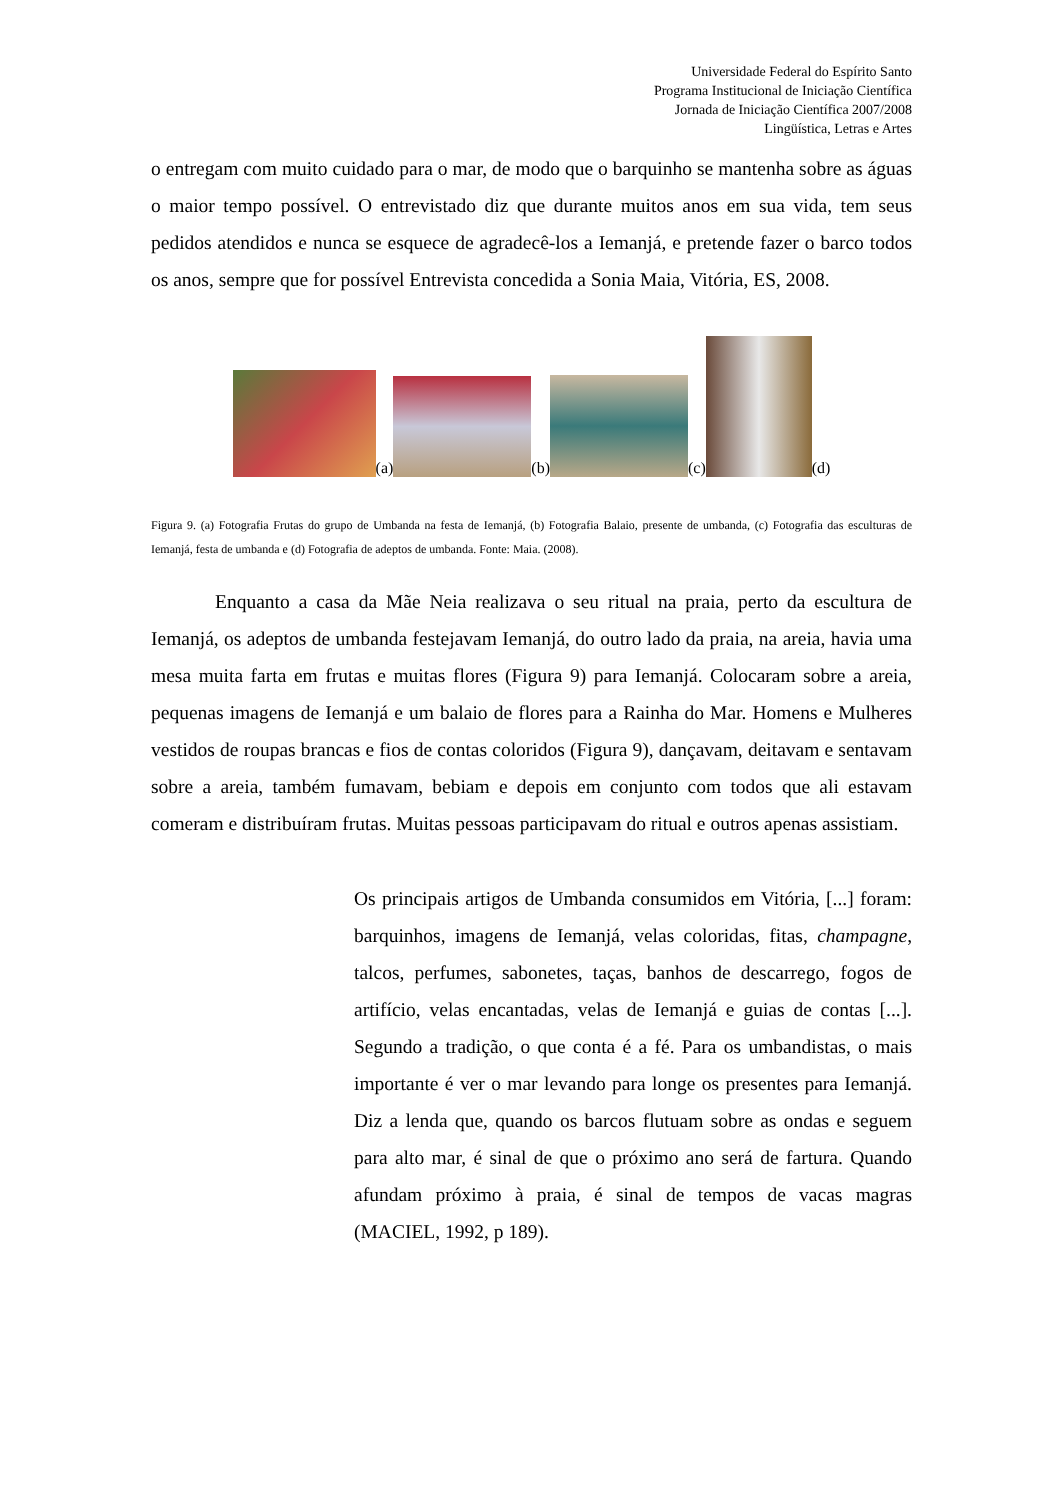Universidade Federal do Espírito Santo
Programa Institucional de Iniciação Científica
Jornada de Iniciação Científica 2007/2008
Lingüística, Letras e Artes
o entregam com muito cuidado para o mar, de modo que o barquinho se mantenha sobre as águas o maior tempo possível. O entrevistado diz que durante muitos anos em sua vida, tem seus pedidos atendidos e nunca se esquece de agradecê-los a Iemanjá, e pretende fazer o barco todos os anos, sempre que for possível Entrevista concedida a Sonia Maia, Vitória, ES, 2008.
(a) (b) (c) (d)
Figura 9. (a) Fotografia Frutas do grupo de Umbanda na festa de Iemanjá, (b) Fotografia Balaio, presente de umbanda, (c) Fotografia das esculturas de Iemanjá, festa de umbanda e (d) Fotografia de adeptos de umbanda. Fonte: Maia. (2008).
Enquanto a casa da Mãe Neia realizava o seu ritual na praia, perto da escultura de Iemanjá, os adeptos de umbanda festejavam Iemanjá, do outro lado da praia, na areia, havia uma mesa muita farta em frutas e muitas flores (Figura 9) para Iemanjá. Colocaram sobre a areia, pequenas imagens de Iemanjá e um balaio de flores para a Rainha do Mar. Homens e Mulheres vestidos de roupas brancas e fios de contas coloridos (Figura 9), dançavam, deitavam e sentavam sobre a areia, também fumavam, bebiam e depois em conjunto com todos que ali estavam comeram e distribuíram frutas. Muitas pessoas participavam do ritual e outros apenas assistiam.
Os principais artigos de Umbanda consumidos em Vitória, [...] foram: barquinhos, imagens de Iemanjá, velas coloridas, fitas, champagne, talcos, perfumes, sabonetes, taças, banhos de descarrego, fogos de artifício, velas encantadas, velas de Iemanjá e guias de contas [...]. Segundo a tradição, o que conta é a fé. Para os umbandistas, o mais importante é ver o mar levando para longe os presentes para Iemanjá. Diz a lenda que, quando os barcos flutuam sobre as ondas e seguem para alto mar, é sinal de que o próximo ano será de fartura. Quando afundam próximo à praia, é sinal de tempos de vacas magras (MACIEL, 1992, p 189).